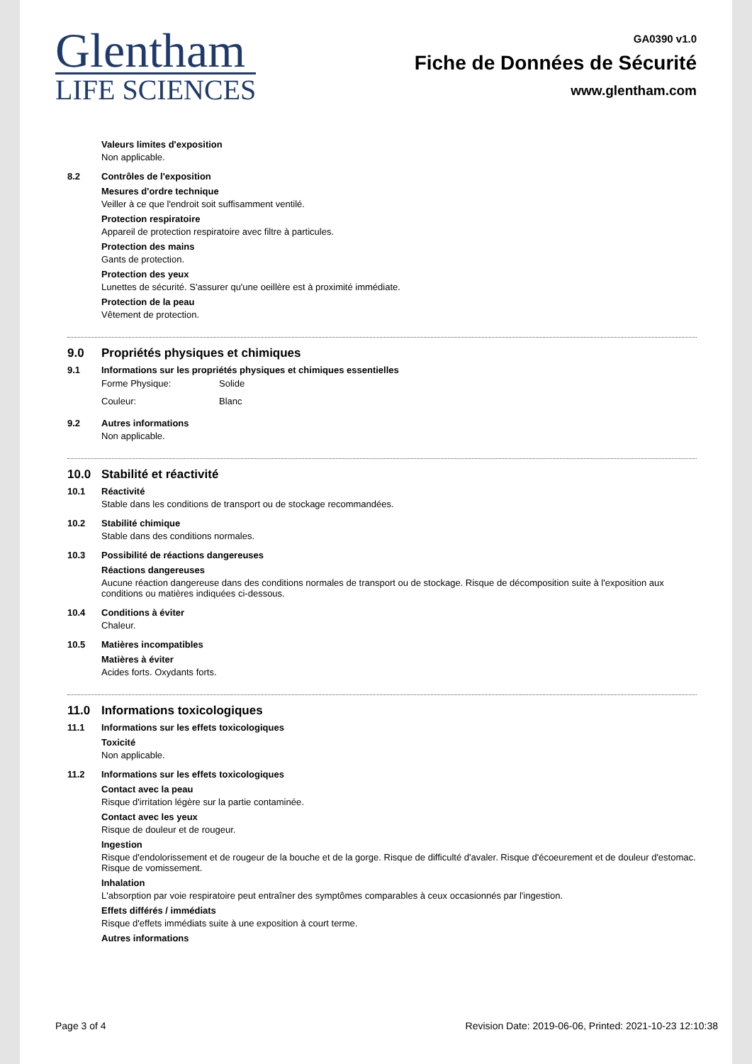Glentham
LIFE SCIENCES
GA0390 v1.0
Fiche de Données de Sécurité
www.glentham.com
Valeurs limites d'exposition
Non applicable.
8.2 Contrôles de l'exposition
Mesures d'ordre technique
Veiller à ce que l'endroit soit suffisamment ventilé.
Protection respiratoire
Appareil de protection respiratoire avec filtre à particules.
Protection des mains
Gants de protection.
Protection des yeux
Lunettes de sécurité. S'assurer qu'une oeillère est à proximité immédiate.
Protection de la peau
Vêtement de protection.
9.0 Propriétés physiques et chimiques
9.1 Informations sur les propriétés physiques et chimiques essentielles
Forme Physique: Solide
Couleur: Blanc
9.2 Autres informations
Non applicable.
10.0 Stabilité et réactivité
10.1 Réactivité
Stable dans les conditions de transport ou de stockage recommandées.
10.2 Stabilité chimique
Stable dans des conditions normales.
10.3 Possibilité de réactions dangereuses
Réactions dangereuses
Aucune réaction dangereuse dans des conditions normales de transport ou de stockage. Risque de décomposition suite à l'exposition aux conditions ou matières indiquées ci-dessous.
10.4 Conditions à éviter
Chaleur.
10.5 Matières incompatibles
Matières à éviter
Acides forts. Oxydants forts.
11.0 Informations toxicologiques
11.1 Informations sur les effets toxicologiques
Toxicité
Non applicable.
11.2 Informations sur les effets toxicologiques
Contact avec la peau
Risque d'irritation légère sur la partie contaminée.
Contact avec les yeux
Risque de douleur et de rougeur.
Ingestion
Risque d'endolorissement et de rougeur de la bouche et de la gorge. Risque de difficulté d'avaler. Risque d'écoeurement et de douleur d'estomac. Risque de vomissement.
Inhalation
L'absorption par voie respiratoire peut entraîner des symptômes comparables à ceux occasionnés par l'ingestion.
Effets différés / immédiats
Risque d'effets immédiats suite à une exposition à court terme.
Autres informations
Page 3 of 4 Revision Date: 2019-06-06, Printed: 2021-10-23 12:10:38